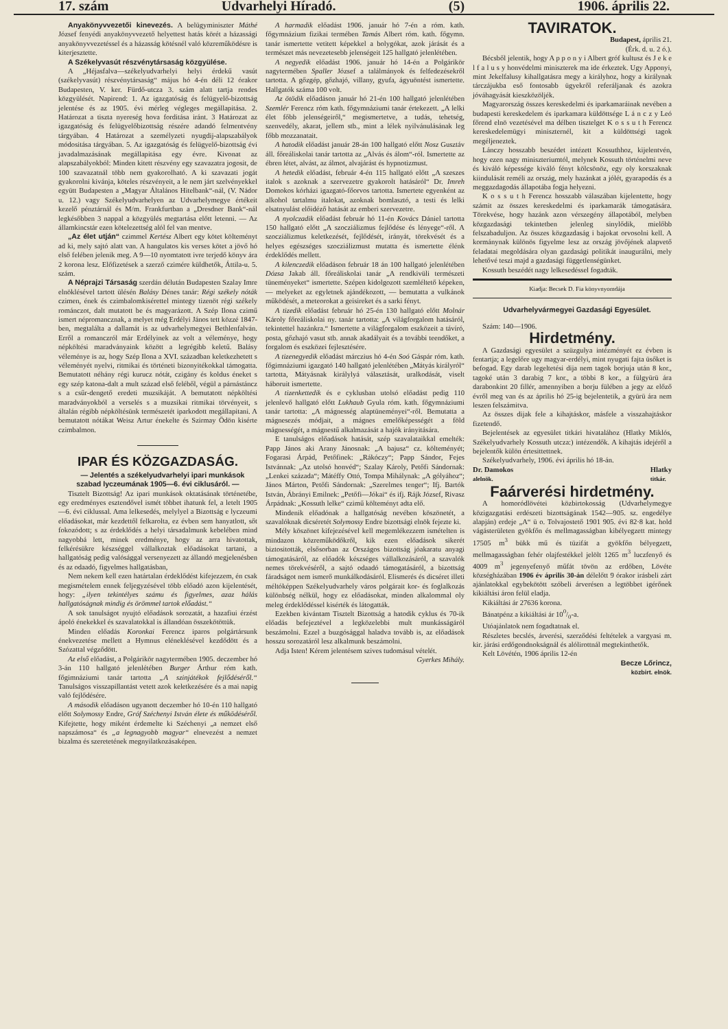17. szám Udvarhelyi Híradó. (5) 1906. április 22.
Anyakönyvvezetői kinevezés. A belügyminiszter Máthé József fenyédi anyakönyvvezető helyettest hatás körét a házassági anyakönyvvezetéssel és a házasság kötésnél való közreműködésre is kiterjesztette.
A Székelyvasút részvénytársaság közgyülése.
A „Héjasfalva—székelyudvarhelyi helyi érdekű vasút (székelyvasút) részvénytársaság“ május hó 4-én déli 12 órakor Budapesten, V. ker. Fürdő-utcza 3. szám alatt tartja rendes közgyülését. Napirend: 1. Az igazgatóság és felügyelő-bizottság jelentése és az 1905. évi mérleg végleges megállapitása. 2. Határozat a tiszta nyereség hova forditása iránt. 3 Határozat az igazgatóság és felügyelőbizottság részére adandó felmentvény tárgyában. 4 Határozat a személyzeti nyugdij-alapszabályok módositása tárgyában. 5. Az igazgatóság és felügyelő-bizottság évi javadalmazásának megállapitása egy évre. Kivonat az alapszabályokból: Minden kitett részvény egy szavazatra jogosit, de 100 szavazatnál több nem gyakorolható. A ki szavazati jogát gyakorolni kivánja, köteles részvényeit, a le nem járt szelvényekkel együtt Budapesten a „Magyar Általános Hitelbank“-nál, (V. Nádor u. 12.) vagy Székelyudvarhelyen az Udvarhelymegye értékeit kezelő pénztárnál és M/m. Frankfurtban a „Dresdner Bank“-nál legkésőbben 3 nappal a közgyülés megtartása előtt letenni. — Az államkincstár ezen kötelezettség alól fel van mentve.
„Az élet utján“ czimmel Kertész Albert egy kötet költeményt ad ki, mely sajtó alatt van. A hangulatos kis verses kötet a jövő hó első felében jelenik meg. A 9—10 nyomtatott ivre terjedő könyv ára 2 korona lesz. Előfizetések a szerző czimére küldhetők, Áttila-u. 5. szám.
A Néprajzi Társaság szerdán délután Budapesten Szalay Imre elnöklésével tartott ülésén Balásy Dénes tanár: Régi székely nóták czimen, ének és czimbalomkisérettel mintegy tizenöt régi székely románczot, dalt mutatott be és magyarázott. A Szép Ilona czimű ismert népromancznak, a melyet még Erdélyi János tett közzé 1847-ben, megtalálta a dallamát is az udvarhelymegyei Bethlenfalván. Erről a romanczról már Erdélyinek az volt a véleménye, hogy népköltési maradványaink között a legrégibb keletű. Balásy véleménye is az, hogy Szép Ilona a XVI. században keletkezhetett s véleményét nyelvi, ritmikai és történeti bizonyitékokkal támogatta. Bemutatott néhány régi kurucz nótát, czigány és koldus éneket s egy szép katona-dalt a mult század első feléből, végül a párnástáncz s a csűr-dengető eredeti muzsikáját. A bemutatott népköltési maradványokból a verselés s a muzsikai ritmikai törvényeit, s általán régibb népköltésünk természetét iparkodott megállapitani. A bemutatott nótákat Weisz Artur énekelte és Szirmay Ödön kisérte czimbalmon.
IPAR ÉS KÖZGAZDASÁG.
— Jelentés a székelyudvarhelyi ipari munkások szabad lyczeumának 1905—6. évi ciklusáról. —
Tisztelt Bizottság! Az ipari munkások oktatásának történetébe, egy eredményes esztendővel ismét többet ihatunk fel, a letelt 1905—6. évi ciklussal. Ama lelkesedés, melylyel a Bizottság e lyczeumi előadásokat, már kezdettől felkarolta, ez évben sem hanyatlott, sőt fokozódott; s az érdeklődés a helyi társadalmunk kebelében mind nagyobbá lett, minek eredménye, hogy az arra hivatottak, felkérésükre készséggel vállalkoztak előadásokat tartani, a hallgatóság pedig valósággal versenyezett az állandó megjelenésben és az odaadó, figyelmes hallgatásban,
Nem nekem kell ezen határtalan érdeklődést kifejezzem, én csak megismételem ennek feljegyzésével több előadó azon kijelentését, hogy: „ilyen tekintélyes számu és figyelmes, azaz hálás hallgatóságnak mindig és örömmel tartok előadást.“
A sok tanulságot nyujtó előadások sorozatát, a hazafiui érzést ápoló énekekkel és szavalatokkal is állandóan összekötöttük.
Minden előadás Koronkai Ferencz iparos polgártársunk énekvezetése mellett a Hymnus eléneklésével kezdődött és a Szózattal végződött.
Az első előadást, a Polgárikör nagytermében 1905. deczember hó 3-án 110 hallgató jelenlétében Burger Árthur róm kath. főgimnáziumi tanár tartotta „A szinjátékok fejlődéséről.“ Tanulságos visszapillantást vetett azok keletkezésére és a mai napig való fejlődésére.
A második előadáson ugyanott deczember hó 10-én 110 hallgató előtt Solymossy Endre, Gróf Széchenyi István élete és működéséről. Kifejtette, hogy miként érdemelte ki Széchenyi „a nemzet első napszámosa“ és „a legnagyobb magyar“ elnevezést a nemzet bizalma és szeretetének megnyilatkozásaképen.
A harmadik előadást 1906. január hó 7-én a róm. kath. főgymnázium fizikai termében Tamás Albert róm. kath. főgymn. tanár ismertette vetitett képekkel a bolygókat, azok járását és a természet más nevezetesebb jelenségeit 125 hallgató jelenlétében.
A negyedik előadást 1906. január hó 14-én a Polgárikör nagytermében Spaller József a találmányok és felfedezésekről tartotta. A gőzgép, gőzhajó, villany, gyufa, ágyuöntést ismertette. Hallgatók száma 100 volt.
Az ötödik előadáson január hó 21-én 100 hallgató jelenlétében Szemlér Ferencz róm kath. főgymnáziumi tanár értekezett. „A lelki élet főbb jelenségeiről,“ megismertetve, a tudás, tehetség, szenvedély, akarat, jellem stb., mint a lélek nyilvánulásának leg főbb mozzanatait.
A hatodik előadást január 28-án 100 hallgató előtt Nosz Gusztáv áll. főreáliskolai tanár tartotta az „Alvás és álom“-ról. Ismertette az ébren létet, alvást, az álmot, alvajárást és hypnotizmust.
A hetedik előadást, február 4-én 115 hallgató előtt „A szeszes italok s azoknak a szervezetre gyakorolt hatásáról“ Dr. Imreh Domokos kórházi igazgató-főorvos tartotta. Ismertete egyenként az alkohol tartalmu italokat, azoknak bomlasztó, a testi és lelki elsatnyulást előidéző hatását az emberi szervezetre.
A nyolczadik előadást február hó 11-én Kovács Dániel tartotta 150 hallgató előtt „A szocziálizmus fejlődése és lényege“-ről. A szocziálizmus keletkezését, fejlődését, irányát, törekvését és a helyes egészséges szocziálizmust mutatta és ismertette élénk érdeklődés mellett.
A kilenczedik előadáson február 18 án 100 hallgató jelenlétében Dózsa Jakab áll. főreáliskolai tanár „A rendkivüli természeti tüneményeket“ ismertette. Szépen kidolgozott szemléltető képeken, — melyeket az egyletnek ajándékozott, — bemutatta a vulkánok működését, a meteorokat a geisireket és a sarki fényt.
A tizedik előadást február hó 25-én 130 hallgató előtt Molnár Károly főreáliskolai ny. tanár tartotta: „A világforgalom hatásáról, tekintettel hazánkra.“ Ismertette a világforgalom eszközeit a távíró, posta, gőzhajó vasut stb. annak akadályait és a további teendőket, a forgalom és eszközei fejlesztésére.
A tizenegyedik előadást márczius hó 4-én Soó Gáspár róm. kath. főgimnáziumi igazgató 140 hallgató jelenlétében „Mátyás királyról“ tartotta, Mátyásnak királylyá választását, uralkodását, viselt háboruit ismertette.
A tizenkettedik és e cyklusban utolsó előadást pedig 110 jelenlevő hallgató előtt Lukhaub Gyula róm. kath. főgymnáziumi tanár tartotta: „A mágnesség alaptüneményei“-ről. Bemutatta a mágnesezés módjait, a mágnes emelőképességét a föld mágnességét, a mágnestű alkalmazását a hajók irányitására.
E tanulságos előadások hatását, szép szavalataikkal emelték: Papp János aki Arany Jánosnak: „A bajusz“ cz. költeményét; Fogarasi Árpád, Petőfinek: „Rákóczy“; Papp Sándor, Fejes Istvánnak: „Az utolsó honvéd“; Szalay Károly, Petőfi Sándornak: „Lenkei százada“; Mátéffy Ottó, Tompa Mihálynak: „A gólyához“; János Márton, Petőfi Sándornak: „Szerelmes tenger“; Ifj. Bartók István, Ábrányi Emilnek: „Petőfi—Jókai“ és ifj. Rájk József, Rivasz Árpádnak: „Kossuth lelke“ czimű költeményt adta elő.
Mindenik előadónak a hallgatóság nevében köszönetét, a szavalóknak dicséretét Solymossy Endre bizottsági elnök fejezte ki.
Mély köszönet kifejezésével kell megemlékezzem ismételten is mindazon közreműködőkről, kik ezen előadások sikerét biztositották, elsősorban az Országos bizottság jóakaratu anyagi támogatásáról, az előadók készséges vállalkozásáról, a szavalók nemes törekvéséről, a sajtó odaadó támogatásáról, a bizottság fáradságot nem ismerő munkálkodásáról. Elismerés és dicséret illeti méltóképpen Székelyudvarhely város polgárait kor- és foglalkozás különbség nélkül, hogy ez előadásokat, minden alkalommal oly meleg érdeklődéssel kisérték és látogatták.
Ezekben kivántam Tisztelt Bizottság a hatodik cyklus és 70-ik előadás befejeztével a legközelebbi mult munkásságáról beszámolni. Ezzel a buzgósággal haladva tovább is, az előadások hosszu sorozatáról lesz alkalmunk beszámolni.
Adja Isten! Kérem jelentésem szives tudomásul vételét. Gyerkes Mihály.
TAVIRATOK.
Budapest, április 21.
(Érk. d. u. 2 ó.).
Bécsből jelentik, hogy A p p o n y i Albert gróf kultusz és J e k e l f a l u s y honvédelmi miniszterek ma ide érkeztek. Ugy Apponyi, mint Jekelfalusy kihallgatásra megy a királyhoz, hogy a királynak tárczájukba eső fontosabb ügyekről referáljanak és azokra jóváhagyását kieszközöljék.
Magyarország összes kereskedelmi és iparkamaráinak nevében a budapesti kereskedelem és iparkamara küldöttsége L á n c z y Leó főrend elnö vezetésével ma délben tisztelget K o s s u t h Ferencz kereskedelemügyi miniszternél, kit a küldöttségi tagok megéljeneztek.
Lánczy hosszabb beszédet intézett Kossuthhoz, kijelentvén, hogy ezen nagy miniszteriumtól, melynek Kossuth történelmi neve és kiváló képessége kiváló fényt kölcsönöz, egy oly korszaknak kiindulását reméli az ország, mely hazánkat a jólét, gyarapodás és a meggazdagodás állapotába fogja helyezni.
K o s s u t h Ferencz hosszabb válaszában kijelentette, hogy számit az összes kereskedelmi és iparkamarák támogatására. Törekvése, hogy hazánk azon vérszegény állapotából, melyben közgazdasági tekintetben jelenleg sinylődik, mielőbb felszabaduljon. Az összes közgazdaság i bajokat orvosolni kell. A kormánynak különös figyelme lesz az ország jövőjének alapvető feladatai megoldására olyan gazdasági politikát inaugurálni, mely lehetővé teszi majd a gazdasági függetlenségünket.
Kossuth beszédét nagy lelkesedéssel fogadták.
Kiadja: Becsek D. Fia könyvnyomdája
Udvarhelyvármegyei Gazdasági Egyesület.
Szám: 140—1906.
Hirdetmény.
A Gazdasági egyesület a szüzgulya intézményét ez évben is fentartja; a legelőre ugy magyar-erdélyi, mint nyugati fajta üsőket is befogad. Egy darab legeltetési dija nem tagok borjuja után 8 kor., tagoké után 3 darabig 7 kor., a többi 8 kor., a fülgyürü ára darabonkint 20 fillér, amennyiben a borju fülében a jegy az előző évről meg van és az április hó 25-ig bejelentetik, a gyürü ára nem leszen felszámitva.
Az összes dijak fele a kihajtáskor, másfele a visszahajtáskor fizetendő.
Bejelentések az egyesület titkári hivatalához (Hlatky Miklós, Székelyudvarhely Kossuth utcza:) intézendők. A kihajtás idejéről a bejelentők külön értesittettnek.
Székelyudvarhely, 1906. évi április hó 18-án.
Dr. Damokos
alelnök. Hlatky
titkár.
Faárverési hirdetmény.
A homoródlövétei közbirtokosság (Udvarhelymegye közigazgatási erdészeti bizottságának 1542—905. sz. engedélye alapján) erdeje „A“ ü o. Tolvajostető 1901 905. évi 82·8 kat. hold vágásterületen gyökfőn és mellmagasságban kibélyegzett mintegy 17505 m<sup>3</sup> bükk mű és tüzifát a gyökfőn bélyegzett, mellmagasságban fehér olajfestékkel jelölt 1265 m<sup>3</sup> luczfenyő és 4009 m<sup>3</sup> jegenyefenyő műfát tövön az erdőben, Lövéte községházában 1906 év április 30-án délelőtt 9 órakor irásbeli zárt ajánlatokkal egybekötött szóbeli árverésen a legtöbbet igérőnek kikiáltási áron felül eladja.
Kikiáltási ár 27636 korona.
Bánatpénz a kikiáltási ár 100/0-a.
Utóajánlatok nem fogadtatnak el.
Részletes becslés, árverési, szerződési feltételek a vargyasi m. kir. járási erdőgondnokságnál és alólirottnál megtekinthetők.
Kelt Lövétén, 1906 április 12-én
Becze Lőrincz,
közbirt. elnök.